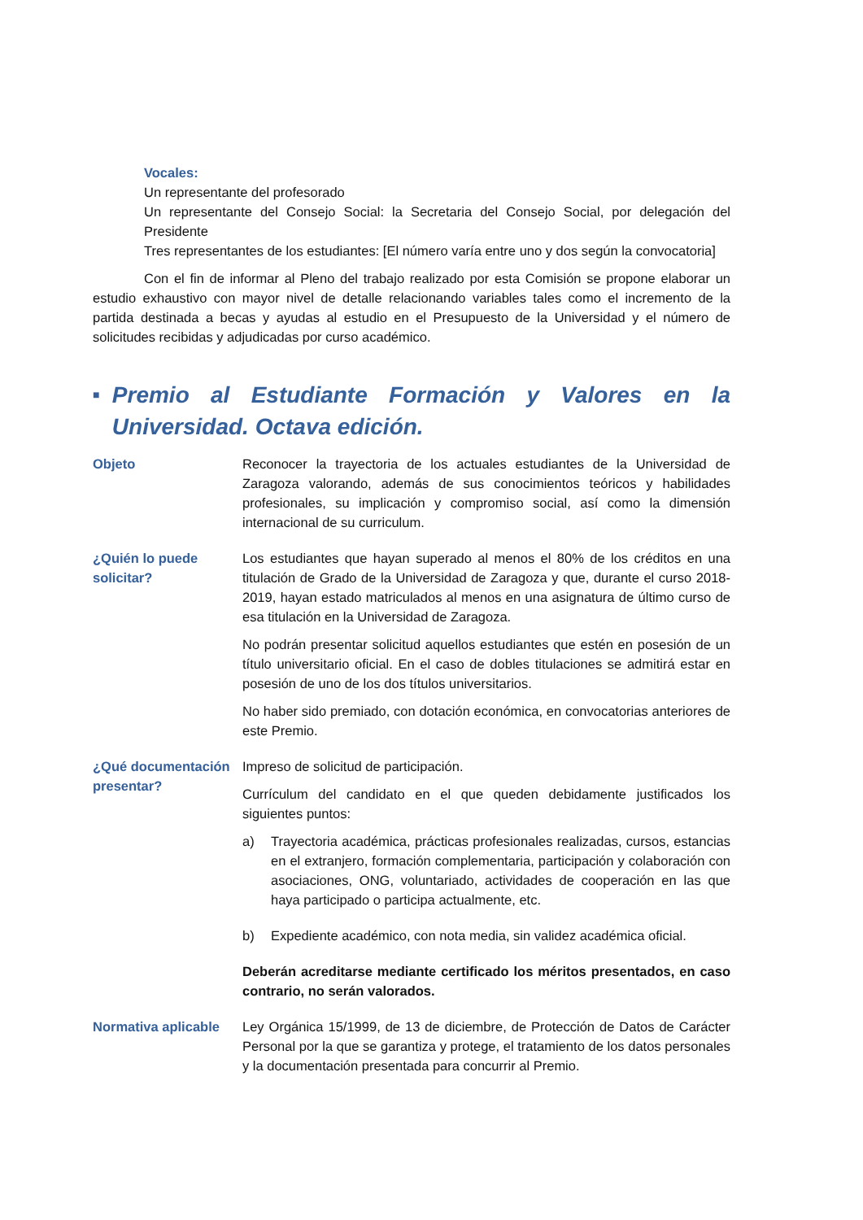Vocales:
Un representante del profesorado
Un representante del Consejo Social: la Secretaria del Consejo Social, por delegación del Presidente
Tres representantes de los estudiantes: [El número varía entre uno y dos según la convocatoria]
Con el fin de informar al Pleno del trabajo realizado por esta Comisión se propone elaborar un estudio exhaustivo con mayor nivel de detalle relacionando variables tales como el incremento de la partida destinada a becas y ayudas al estudio en el Presupuesto de la Universidad y el número de solicitudes recibidas y adjudicadas por curso académico.
■ Premio al Estudiante Formación y Valores en la Universidad. Octava edición.
Objeto Reconocer la trayectoria de los actuales estudiantes de la Universidad de Zaragoza valorando, además de sus conocimientos teóricos y habilidades profesionales, su implicación y compromiso social, así como la dimensión internacional de su curriculum.
¿Quién lo puede solicitar?
Los estudiantes que hayan superado al menos el 80% de los créditos en una titulación de Grado de la Universidad de Zaragoza y que, durante el curso 2018-2019, hayan estado matriculados al menos en una asignatura de último curso de esa titulación en la Universidad de Zaragoza.
No podrán presentar solicitud aquellos estudiantes que estén en posesión de un título universitario oficial. En el caso de dobles titulaciones se admitirá estar en posesión de uno de los dos títulos universitarios.
No haber sido premiado, con dotación económica, en convocatorias anteriores de este Premio.
¿Qué documentación presentar?
Impreso de solicitud de participación.
Currículum del candidato en el que queden debidamente justificados los siguientes puntos:
a) Trayectoria académica, prácticas profesionales realizadas, cursos, estancias en el extranjero, formación complementaria, participación y colaboración con asociaciones, ONG, voluntariado, actividades de cooperación en las que haya participado o participa actualmente, etc.
b) Expediente académico, con nota media, sin validez académica oficial.
Deberán acreditarse mediante certificado los méritos presentados, en caso contrario, no serán valorados.
Normativa aplicable
Ley Orgánica 15/1999, de 13 de diciembre, de Protección de Datos de Carácter Personal por la que se garantiza y protege, el tratamiento de los datos personales y la documentación presentada para concurrir al Premio.